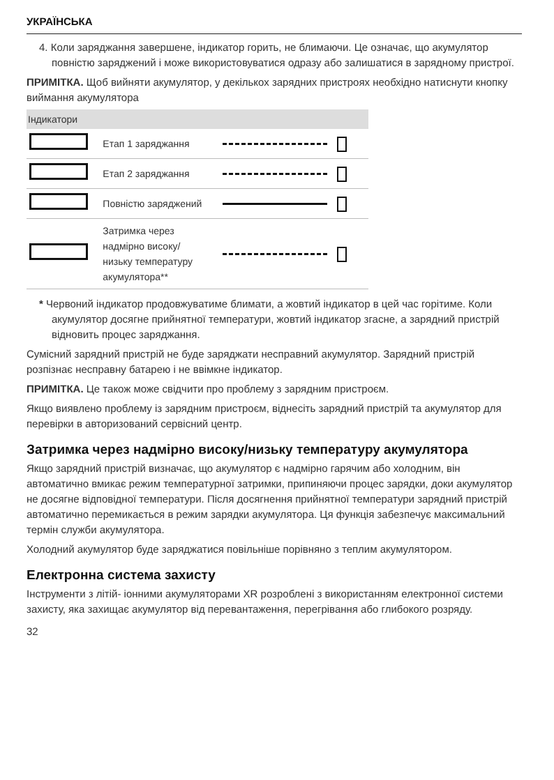УКРАЇНСЬКА
4. Коли заряджання завершене, індикатор горить, не блимаючи. Це означає, що акумулятор повністю заряджений і може використовуватися одразу або залишатися в зарядному пристрої.
ПРИМІТКА. Щоб вийняти акумулятор, у декількох зарядних пристроях необхідно натиснути кнопку виймання акумулятора
| Індикатори | | |
| --- | --- | --- |
| | Етап 1 заряджання | |
| | Етап 2 заряджання | |
| | Повністю заряджений | |
| | Затримка через надмірно високу/ низьку температуру акумулятора** | |
* Червоний індикатор продовжуватиме блимати, а жовтий індикатор в цей час горітиме. Коли акумулятор досягне прийнятної температури, жовтий індикатор згасне, а зарядний пристрій відновить процес заряджання.
Сумісний зарядний пристрій не буде заряджати несправний акумулятор. Зарядний пристрій розпізнає несправну батарею і не ввімкне індикатор.
ПРИМІТКА. Це також може свідчити про проблему з зарядним пристроєм.
Якщо виявлено проблему із зарядним пристроєм, віднесіть зарядний пристрій та акумулятор для перевірки в авторизований сервісний центр.
Затримка через надмірно високу/низьку температуру акумулятора
Якщо зарядний пристрій визначає, що акумулятор є надмірно гарячим або холодним, він автоматично вмикає режим температурної затримки, припиняючи процес зарядки, доки акумулятор не досягне відповідної температури. Після досягнення прийнятної температури зарядний пристрій автоматично перемикається в режим зарядки акумулятора. Ця функція забезпечує максимальний термін служби акумулятора.
Холодний акумулятор буде заряджатися повільніше порівняно з теплим акумулятором.
Електронна система захисту
Інструменти з літій- іонними акумуляторами XR розроблені з використанням електронної системи захисту, яка захищає акумулятор від перевантаження, перегрівання або глибокого розряду.
32